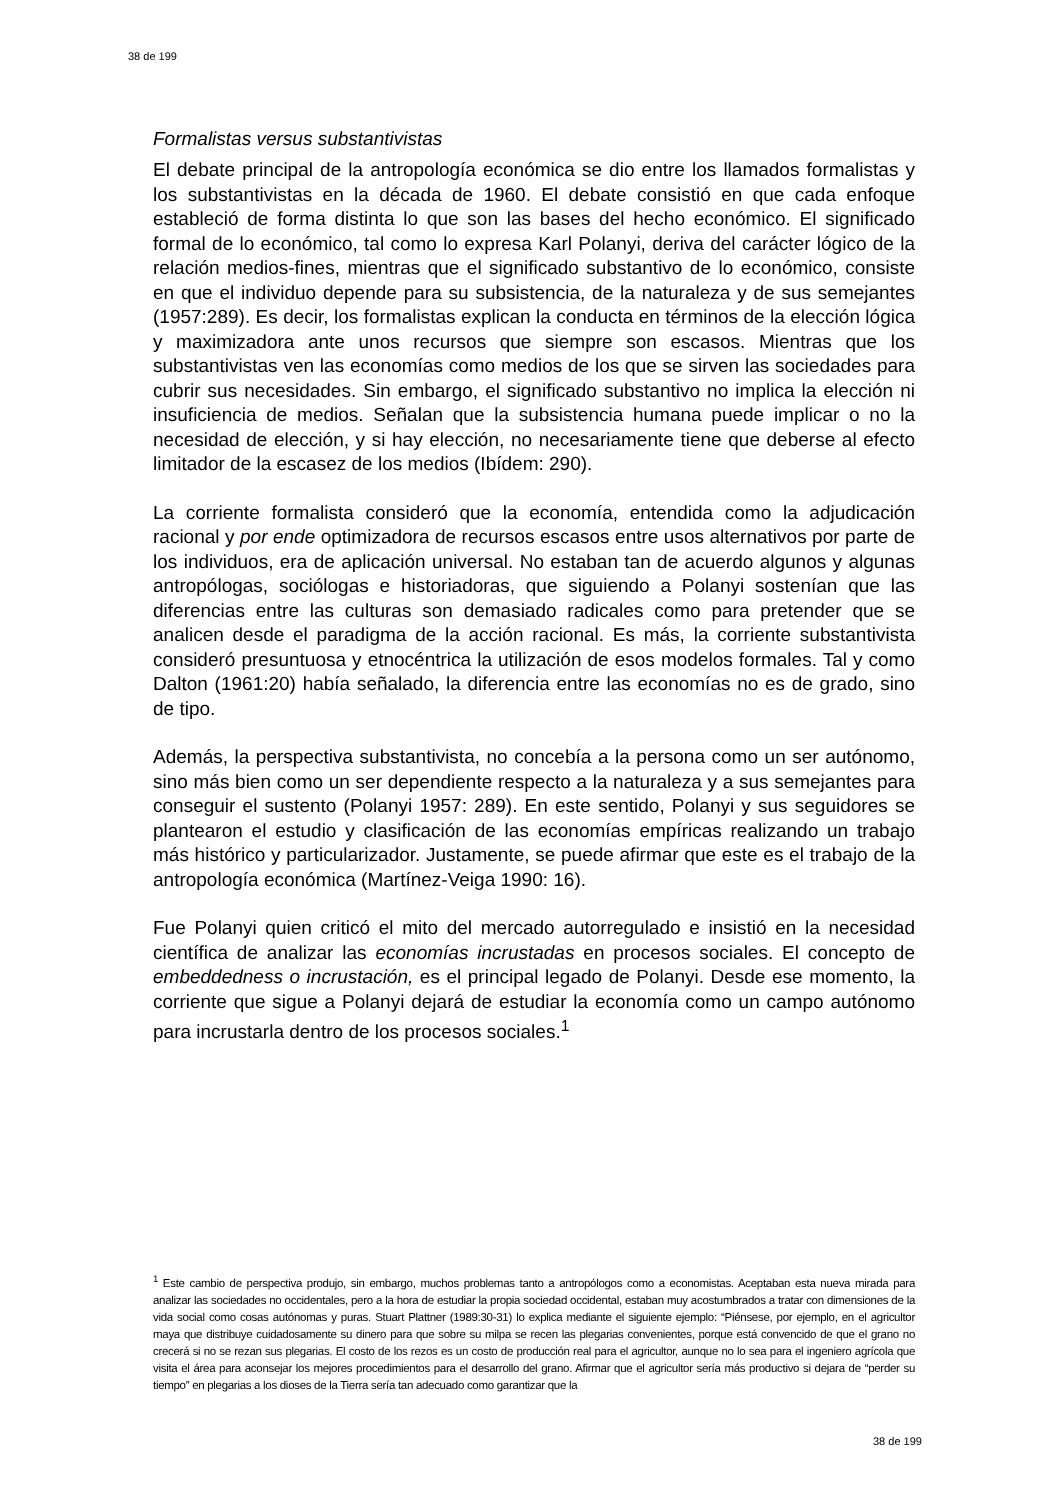38 de 199
Formalistas versus substantivistas
El debate principal de la antropología económica se dio entre los llamados formalistas y los substantivistas en la década de 1960. El debate consistió en que cada enfoque estableció de forma distinta lo que son las bases del hecho económico. El significado formal de lo económico, tal como lo expresa Karl Polanyi, deriva del carácter lógico de la relación medios-fines, mientras que el significado substantivo de lo económico, consiste en que el individuo depende para su subsistencia, de la naturaleza y de sus semejantes (1957:289). Es decir, los formalistas explican la conducta en términos de la elección lógica y maximizadora ante unos recursos que siempre son escasos. Mientras que los substantivistas ven las economías como medios de los que se sirven las sociedades para cubrir sus necesidades. Sin embargo, el significado substantivo no implica la elección ni insuficiencia de medios. Señalan que la subsistencia humana puede implicar o no la necesidad de elección, y si hay elección, no necesariamente tiene que deberse al efecto limitador de la escasez de los medios (Ibídem: 290).
La corriente formalista consideró que la economía, entendida como la adjudicación racional y por ende optimizadora de recursos escasos entre usos alternativos por parte de los individuos, era de aplicación universal. No estaban tan de acuerdo algunos y algunas antropólogas, sociólogas e historiadoras, que siguiendo a Polanyi sostenían que las diferencias entre las culturas son demasiado radicales como para pretender que se analicen desde el paradigma de la acción racional. Es más, la corriente substantivista consideró presuntuosa y etnocéntrica la utilización de esos modelos formales. Tal y como Dalton (1961:20) había señalado, la diferencia entre las economías no es de grado, sino de tipo.
Además, la perspectiva substantivista, no concebía a la persona como un ser autónomo, sino más bien como un ser dependiente respecto a la naturaleza y a sus semejantes para conseguir el sustento (Polanyi 1957: 289). En este sentido, Polanyi y sus seguidores se plantearon el estudio y clasificación de las economías empíricas realizando un trabajo más histórico y particularizador. Justamente, se puede afirmar que este es el trabajo de la antropología económica (Martínez-Veiga 1990: 16).
Fue Polanyi quien criticó el mito del mercado autorregulado e insistió en la necesidad científica de analizar las economías incrustadas en procesos sociales. El concepto de embeddedness o incrustación, es el principal legado de Polanyi. Desde ese momento, la corriente que sigue a Polanyi dejará de estudiar la economía como un campo autónomo para incrustarla dentro de los procesos sociales.<sup>1</sup>
<sup>1</sup> Este cambio de perspectiva produjo, sin embargo, muchos problemas tanto a antropólogos como a economistas. Aceptaban esta nueva mirada para analizar las sociedades no occidentales, pero a la hora de estudiar la propia sociedad occidental, estaban muy acostumbrados a tratar con dimensiones de la vida social como cosas autónomas y puras. Stuart Plattner (1989:30-31) lo explica mediante el siguiente ejemplo: “Piénsese, por ejemplo, en el agricultor maya que distribuye cuidadosamente su dinero para que sobre su milpa se recen las plegarias convenientes, porque está convencido de que el grano no crecerá si no se rezan sus plegarias. El costo de los rezos es un costo de producción real para el agricultor, aunque no lo sea para el ingeniero agrícola que visita el área para aconsejar los mejores procedimientos para el desarrollo del grano. Afirmar que el agricultor sería más productivo si dejara de “perder su tiempo” en plegarias a los dioses de la Tierra sería tan adecuado como garantizar que la
38 de 199